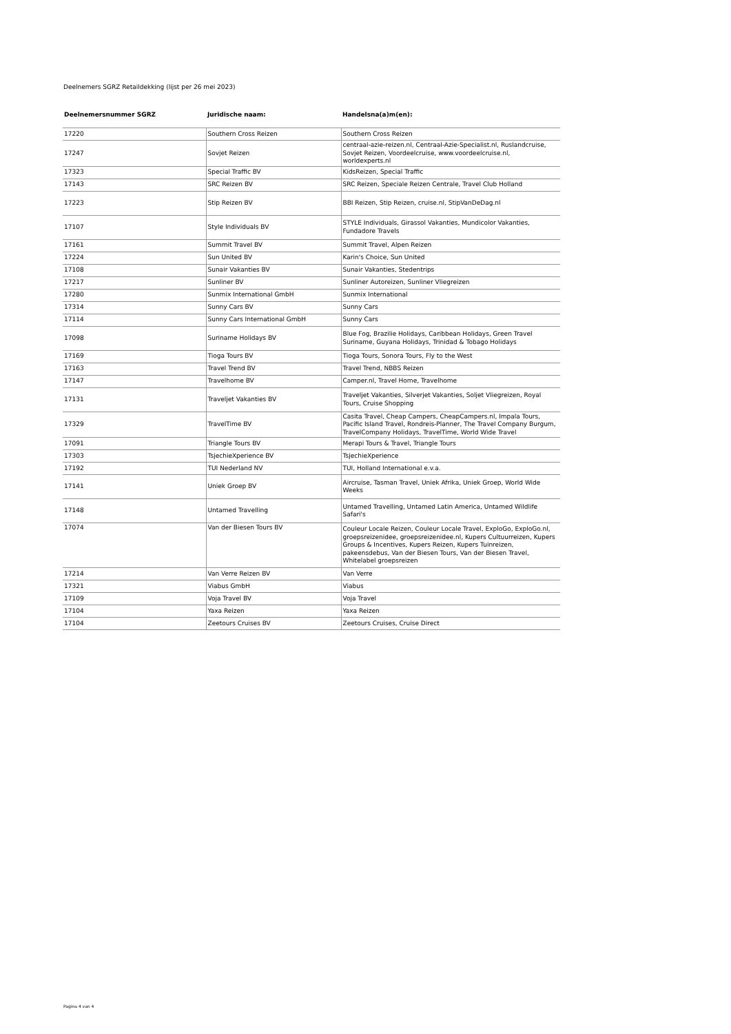Deelnemers SGRZ Retaildekking (lijst per 26 mei 2023)
| Deelnemersnummer SGRZ | Juridische naam: | Handelsna(a)m(en): |
| --- | --- | --- |
| 17220 | Southern Cross Reizen | Southern Cross Reizen |
| 17247 | Sovjet Reizen | centraal-azie-reizen.nl, Centraal-Azie-Specialist.nl, Ruslandcruise, Sovjet Reizen, Voordeelcruise, www.voordeelcruise.nl, worldexperts.nl |
| 17323 | Special Traffic BV | KidsReizen, Special Traffic |
| 17143 | SRC Reizen BV | SRC Reizen, Speciale Reizen Centrale, Travel Club Holland |
| 17223 | Stip Reizen BV | BBI Reizen, Stip Reizen, cruise.nl, StipVanDeDag.nl |
| 17107 | Style Individuals BV | STYLE Individuals, Girassol Vakanties, Mundicolor Vakanties, Fundadore Travels |
| 17161 | Summit Travel BV | Summit Travel, Alpen Reizen |
| 17224 | Sun United BV | Karin's Choice, Sun United |
| 17108 | Sunair Vakanties BV | Sunair Vakanties, Stedentrips |
| 17217 | Sunliner BV | Sunliner Autoreizen, Sunliner Vliegreizen |
| 17280 | Sunmix International GmbH | Sunmix International |
| 17314 | Sunny Cars BV | Sunny Cars |
| 17114 | Sunny Cars International GmbH | Sunny Cars |
| 17098 | Suriname Holidays BV | Blue Fog, Brazilie Holidays, Caribbean Holidays, Green Travel Suriname, Guyana Holidays, Trinidad & Tobago Holidays |
| 17169 | Tioga Tours BV | Tioga Tours, Sonora Tours, Fly to the West |
| 17163 | Travel Trend BV | Travel Trend, NBBS Reizen |
| 17147 | Travelhome BV | Camper.nl, Travel Home, Travelhome |
| 17131 | Traveljet Vakanties BV | Traveljet Vakanties, Silverjet Vakanties, Soljet Vliegreizen, Royal Tours, Cruise Shopping |
| 17329 | TravelTime BV | Casita Travel, Cheap Campers, CheapCampers.nl, Impala Tours, Pacific Island Travel, Rondreis-Planner, The Travel Company Burgum, TravelCompany Holidays, TravelTime, World Wide Travel |
| 17091 | Triangle Tours BV | Merapi Tours & Travel, Triangle Tours |
| 17303 | TsjechieXperience BV | TsjechieXperience |
| 17192 | TUI Nederland NV | TUI, Holland International e.v.a. |
| 17141 | Uniek Groep BV | Aircruise, Tasman Travel, Uniek Afrika, Uniek Groep, World Wide Weeks |
| 17148 | Untamed Travelling | Untamed Travelling, Untamed Latin America, Untamed Wildlife Safari's |
| 17074 | Van der Biesen Tours BV | Couleur Locale Reizen, Couleur Locale Travel, ExploGo, ExploGo.nl, groepsreizenidee, groepsreizenidee.nl, Kupers Cultuurreizen, Kupers Groups & Incentives, Kupers Reizen, Kupers Tuinreizen, pakeensdebus, Van der Biesen Tours, Van der Biesen Travel, Whitelabel groepsreizen |
| 17214 | Van Verre Reizen BV | Van Verre |
| 17321 | Viabus GmbH | Viabus |
| 17109 | Voja Travel BV | Voja Travel |
| 17104 | Yaxa Reizen | Yaxa Reizen |
| 17104 | Zeetours Cruises BV | Zeetours Cruises, Cruise Direct |
Pagina 4 van 4